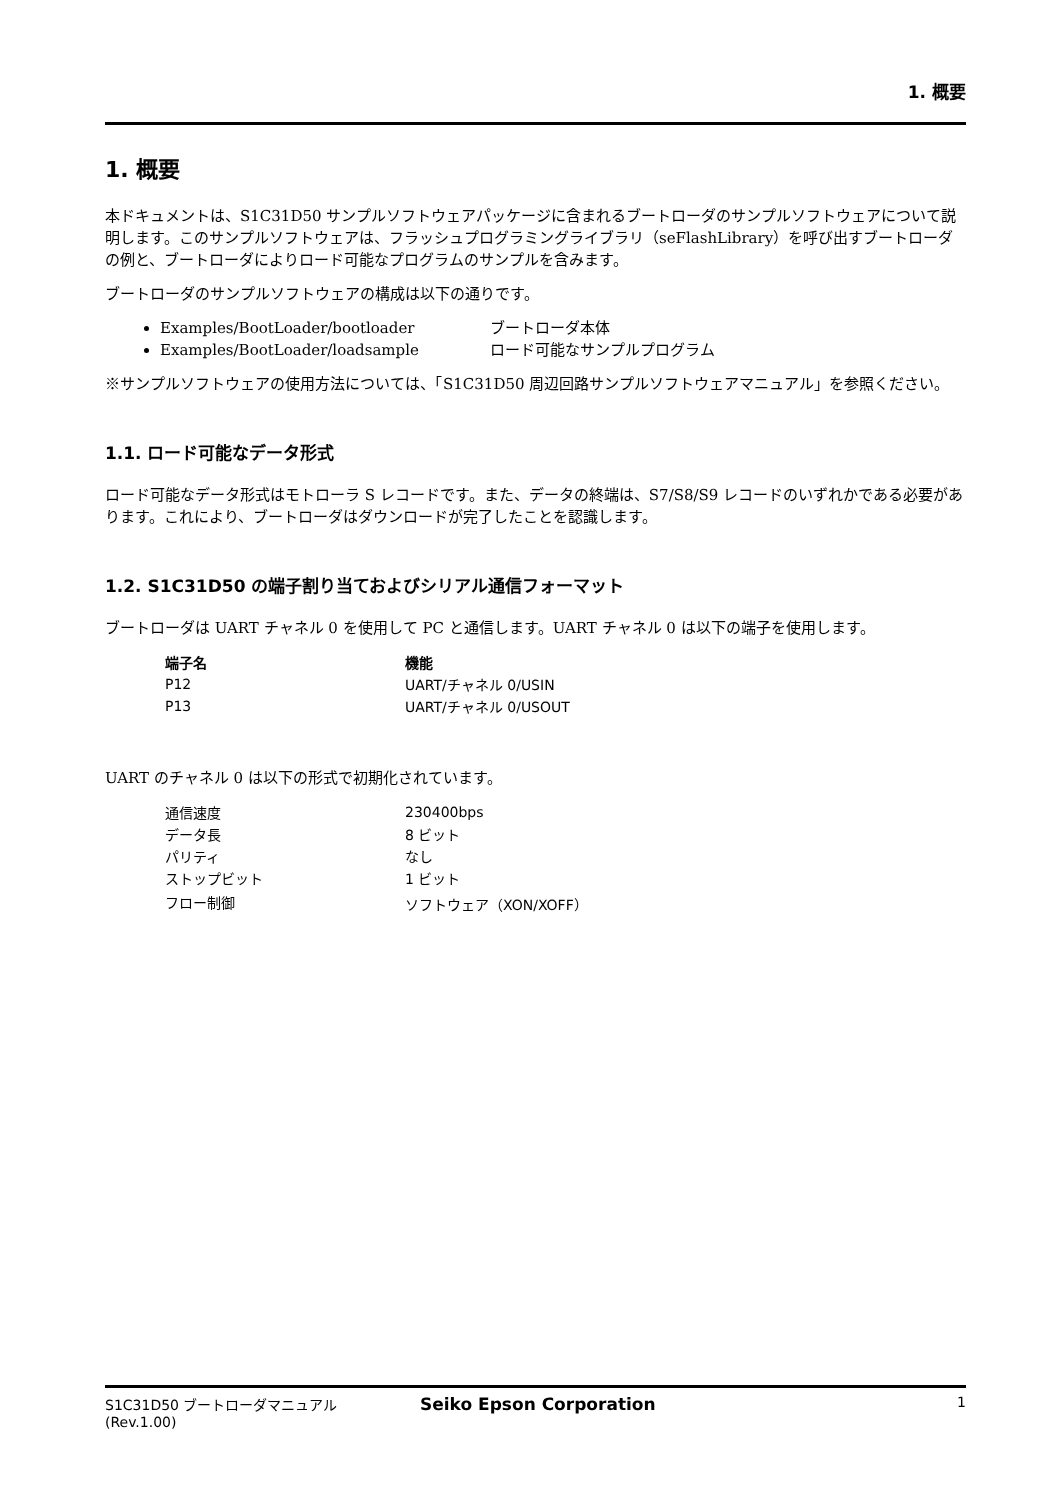1. 概要
1. 概要
本ドキュメントは、S1C31D50 サンプルソフトウェアパッケージに含まれるブートローダのサンプルソフトウェアについて説明します。このサンプルソフトウェアは、フラッシュプログラミングライブラリ（seFlashLibrary）を呼び出すブートローダの例と、ブートローダによりロード可能なプログラムのサンプルを含みます。
ブートローダのサンプルソフトウェアの構成は以下の通りです。
Examples/BootLoader/bootloader ブートローダ本体
Examples/BootLoader/loadsample ロード可能なサンプルプログラム
※サンプルソフトウェアの使用方法については、「S1C31D50 周辺回路サンプルソフトウェアマニュアル」を参照ください。
1.1. ロード可能なデータ形式
ロード可能なデータ形式はモトローラ S レコードです。また、データの終端は、S7/S8/S9 レコードのいずれかである必要があります。これにより、ブートローダはダウンロードが完了したことを認識します。
1.2. S1C31D50 の端子割り当ておよびシリアル通信フォーマット
ブートローダは UART チャネル 0 を使用して PC と通信します。UART チャネル 0 は以下の端子を使用します。
| 端子名 | 機能 |
| --- | --- |
| P12 | UART/チャネル 0/USIN |
| P13 | UART/チャネル 0/USOUT |
UART のチャネル 0 は以下の形式で初期化されています。
| 通信速度 | 230400bps |
| データ長 | 8 ビット |
| パリティ | なし |
| ストップビット | 1 ビット |
| フロー制御 | ソフトウェア（XON/XOFF） |
S1C31D50 ブートローダマニュアル
(Rev.1.00)
Seiko Epson Corporation
1